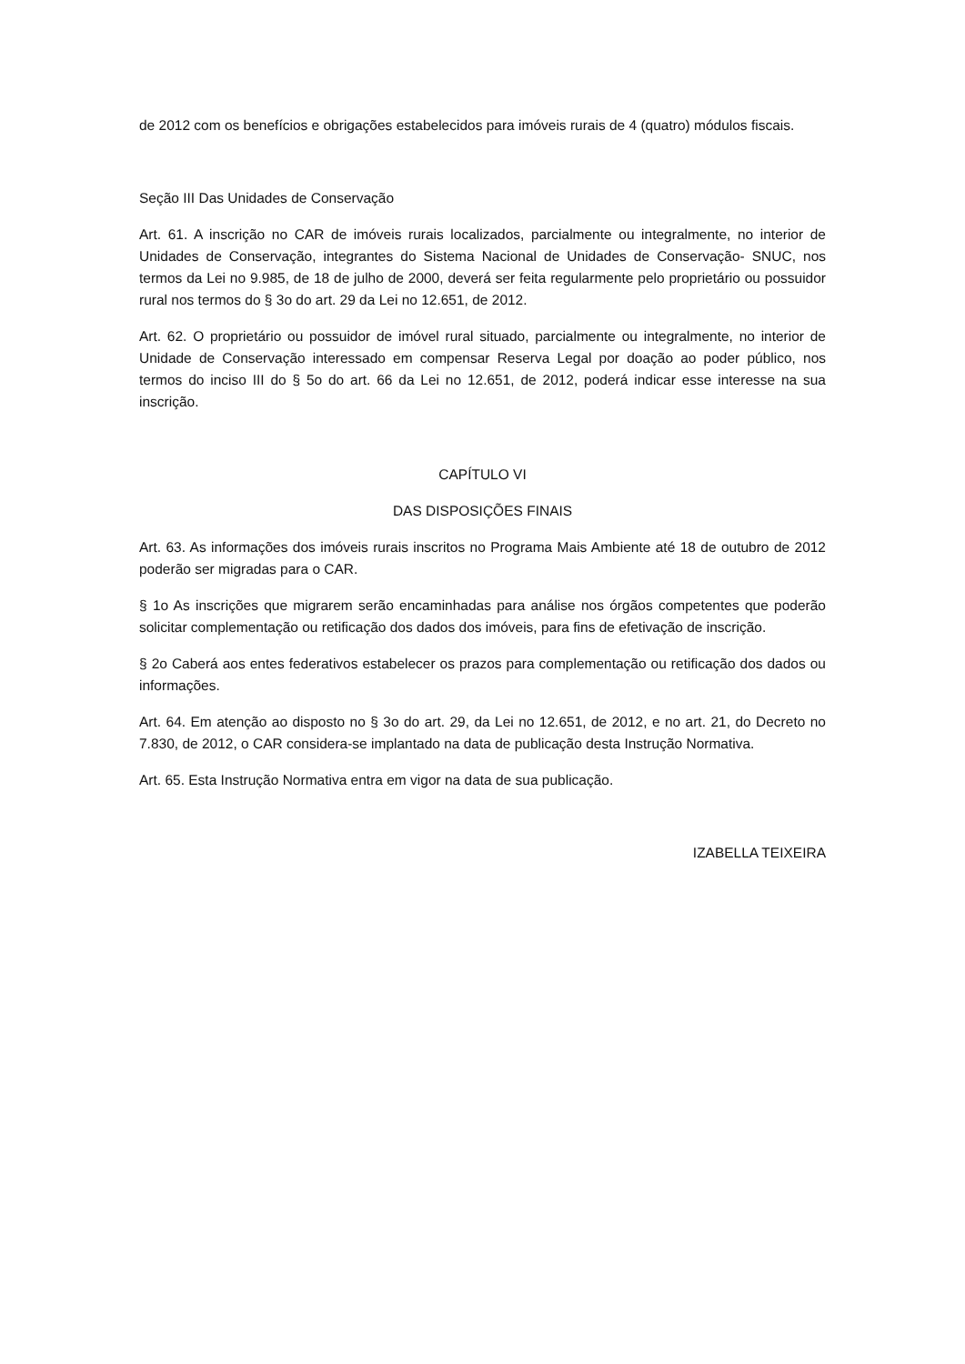de 2012 com os benefícios e obrigações estabelecidos para imóveis rurais de 4 (quatro) módulos fiscais.
Seção III Das Unidades de Conservação
Art. 61. A inscrição no CAR de imóveis rurais localizados, parcialmente ou integralmente, no interior de Unidades de Conservação, integrantes do Sistema Nacional de Unidades de Conservação- SNUC, nos termos da Lei no 9.985, de 18 de julho de 2000, deverá ser feita regularmente pelo proprietário ou possuidor rural nos termos do § 3o do art. 29 da Lei no 12.651, de 2012.
Art. 62. O proprietário ou possuidor de imóvel rural situado, parcialmente ou integralmente, no interior de Unidade de Conservação interessado em compensar Reserva Legal por doação ao poder público, nos termos do inciso III do § 5o do art. 66 da Lei no 12.651, de 2012, poderá indicar esse interesse na sua inscrição.
CAPÍTULO VI
DAS DISPOSIÇÕES FINAIS
Art. 63. As informações dos imóveis rurais inscritos no Programa Mais Ambiente até 18 de outubro de 2012 poderão ser migradas para o CAR.
§ 1o As inscrições que migrarem serão encaminhadas para análise nos órgãos competentes que poderão solicitar complementação ou retificação dos dados dos imóveis, para fins de efetivação de inscrição.
§ 2o Caberá aos entes federativos estabelecer os prazos para complementação ou retificação dos dados ou informações.
Art. 64. Em atenção ao disposto no § 3o do art. 29, da Lei no 12.651, de 2012, e no art. 21, do Decreto no 7.830, de 2012, o CAR considera-se implantado na data de publicação desta Instrução Normativa.
Art. 65. Esta Instrução Normativa entra em vigor na data de sua publicação.
IZABELLA TEIXEIRA